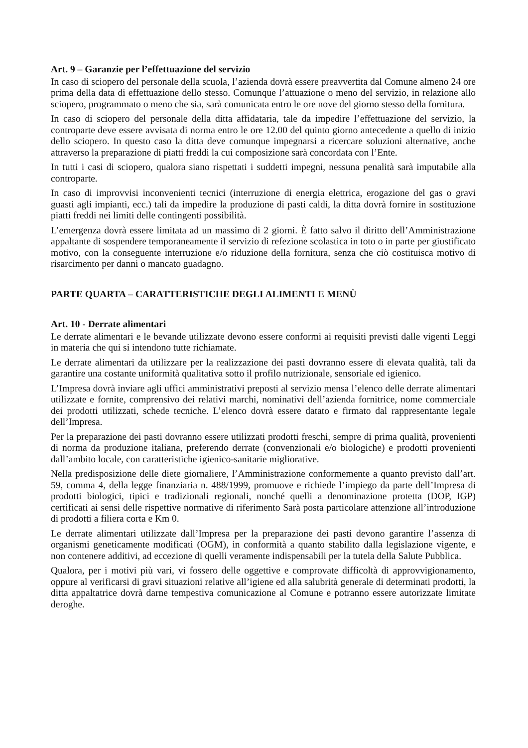Art. 9 – Garanzie per l’effettuazione del servizio
In caso di sciopero del personale della scuola, l’azienda dovrà essere preavvertita dal Comune almeno 24 ore prima della data di effettuazione dello stesso. Comunque l’attuazione o meno del servizio, in relazione allo sciopero, programmato o meno che sia, sarà comunicata entro le ore nove del giorno stesso della fornitura.
In caso di sciopero del personale della ditta affidataria, tale da impedire l’effettuazione del servizio, la controparte deve essere avvisata di norma entro le ore 12.00 del quinto giorno antecedente a quello di inizio dello sciopero. In questo caso la ditta deve comunque impegnarsi a ricercare soluzioni alternative, anche attraverso la preparazione di piatti freddi la cui composizione sarà concordata con l’Ente.
In tutti i casi di sciopero, qualora siano rispettati i suddetti impegni, nessuna penalità sarà imputabile alla controparte.
In caso di improvvisi inconvenienti tecnici (interruzione di energia elettrica, erogazione del gas o gravi guasti agli impianti, ecc.) tali da impedire la produzione di pasti caldi, la ditta dovrà fornire in sostituzione piatti freddi nei limiti delle contingenti possibilità.
L’emergenza dovrà essere limitata ad un massimo di 2 giorni. È fatto salvo il diritto dell’Amministrazione appaltante di sospendere temporaneamente il servizio di refezione scolastica in toto o in parte per giustificato motivo, con la conseguente interruzione e/o riduzione della fornitura, senza che ciò costituisca motivo di risarcimento per danni o mancato guadagno.
PARTE QUARTA – CARATTERISTICHE DEGLI ALIMENTI E MENÙ
Art. 10 - Derrate alimentari
Le derrate alimentari e le bevande utilizzate devono essere conformi ai requisiti previsti dalle vigenti Leggi in materia che qui si intendono tutte richiamate.
Le derrate alimentari da utilizzare per la realizzazione dei pasti dovranno essere di elevata qualità, tali da garantire una costante uniformità qualitativa sotto il profilo nutrizionale, sensoriale ed igienico.
L’Impresa dovrà inviare agli uffici amministrativi preposti al servizio mensa l’elenco delle derrate alimentari utilizzate e fornite, comprensivo dei relativi marchi, nominativi dell’azienda fornitrice, nome commerciale dei prodotti utilizzati, schede tecniche. L’elenco dovrà essere datato e firmato dal rappresentante legale dell’Impresa.
Per la preparazione dei pasti dovranno essere utilizzati prodotti freschi, sempre di prima qualità, provenienti di norma da produzione italiana, preferendo derrate (convenzionali e/o biologiche) e prodotti provenienti dall’ambito locale, con caratteristiche igienico-sanitarie migliorative.
Nella predisposizione delle diete giornaliere, l’Amministrazione conformemente a quanto previsto dall’art. 59, comma 4, della legge finanziaria n. 488/1999, promuove e richiede l’impiego da parte dell’Impresa di prodotti biologici, tipici e tradizionali regionali, nonché quelli a denominazione protetta (DOP, IGP) certificati ai sensi delle rispettive normative di riferimento Sarà posta particolare attenzione all’introduzione di prodotti a filiera corta e Km 0.
Le derrate alimentari utilizzate dall’Impresa per la preparazione dei pasti devono garantire l’assenza di organismi geneticamente modificati (OGM), in conformità a quanto stabilito dalla legislazione vigente, e non contenere additivi, ad eccezione di quelli veramente indispensabili per la tutela della Salute Pubblica.
Qualora, per i motivi più vari, vi fossero delle oggettive e comprovate difficoltà di approvvigionamento, oppure al verificarsi di gravi situazioni relative all’igiene ed alla salubrità generale di determinati prodotti, la ditta appaltatrice dovrà darne tempestiva comunicazione al Comune e potranno essere autorizzate limitate deroghe.